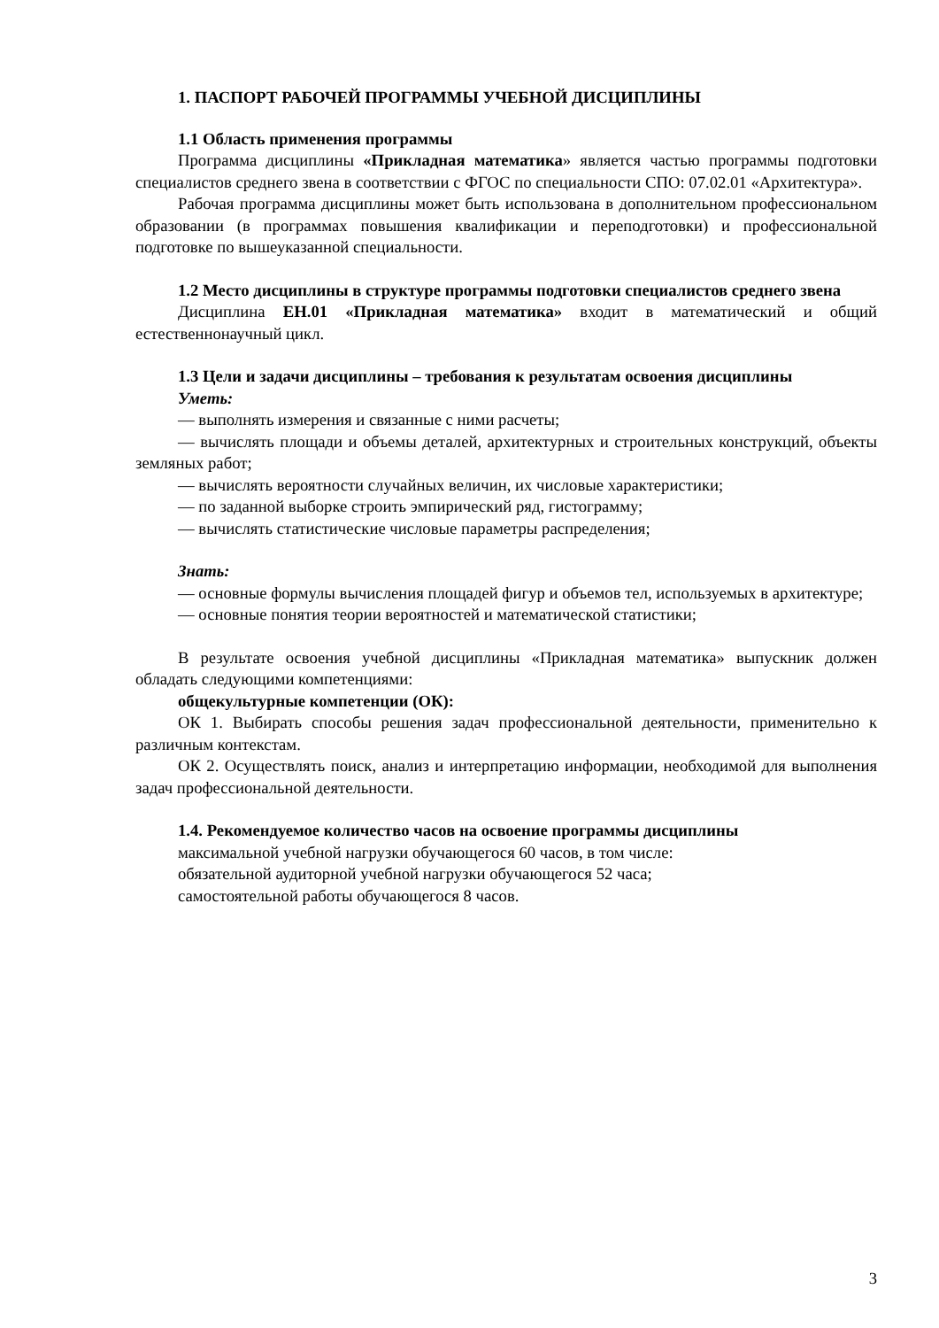1. ПАСПОРТ РАБОЧЕЙ ПРОГРАММЫ УЧЕБНОЙ ДИСЦИПЛИНЫ
1.1 Область применения программы
Программа дисциплины «Прикладная математика» является частью программы подготовки специалистов среднего звена в соответствии с ФГОС по специальности СПО: 07.02.01 «Архитектура».
Рабочая программа дисциплины может быть использована в дополнительном профессиональном образовании (в программах повышения квалификации и переподготовки) и профессиональной подготовке по вышеуказанной специальности.
1.2 Место дисциплины в структуре программы подготовки специалистов среднего звена
Дисциплина ЕН.01 «Прикладная математика» входит в математический и общий естественнонаучный цикл.
1.3 Цели и задачи дисциплины – требования к результатам освоения дисциплины
Уметь:
— выполнять измерения и связанные с ними расчеты;
— вычислять площади и объемы деталей, архитектурных и строительных конструкций, объекты земляных работ;
— вычислять вероятности случайных величин, их числовые характеристики;
— по заданной выборке строить эмпирический ряд, гистограмму;
— вычислять статистические числовые параметры распределения;
Знать:
— основные формулы вычисления площадей фигур и объемов тел, используемых в архитектуре;
— основные понятия теории вероятностей и математической статистики;
В результате освоения учебной дисциплины «Прикладная математика» выпускник должен обладать следующими компетенциями:
общекультурные компетенции (ОК):
ОК 1. Выбирать способы решения задач профессиональной деятельности, применительно к различным контекстам.
ОК 2. Осуществлять поиск, анализ и интерпретацию информации, необходимой для выполнения задач профессиональной деятельности.
1.4. Рекомендуемое количество часов на освоение программы дисциплины
максимальной учебной нагрузки обучающегося 60 часов, в том числе:
обязательной аудиторной учебной нагрузки обучающегося 52 часа;
самостоятельной работы обучающегося 8 часов.
3